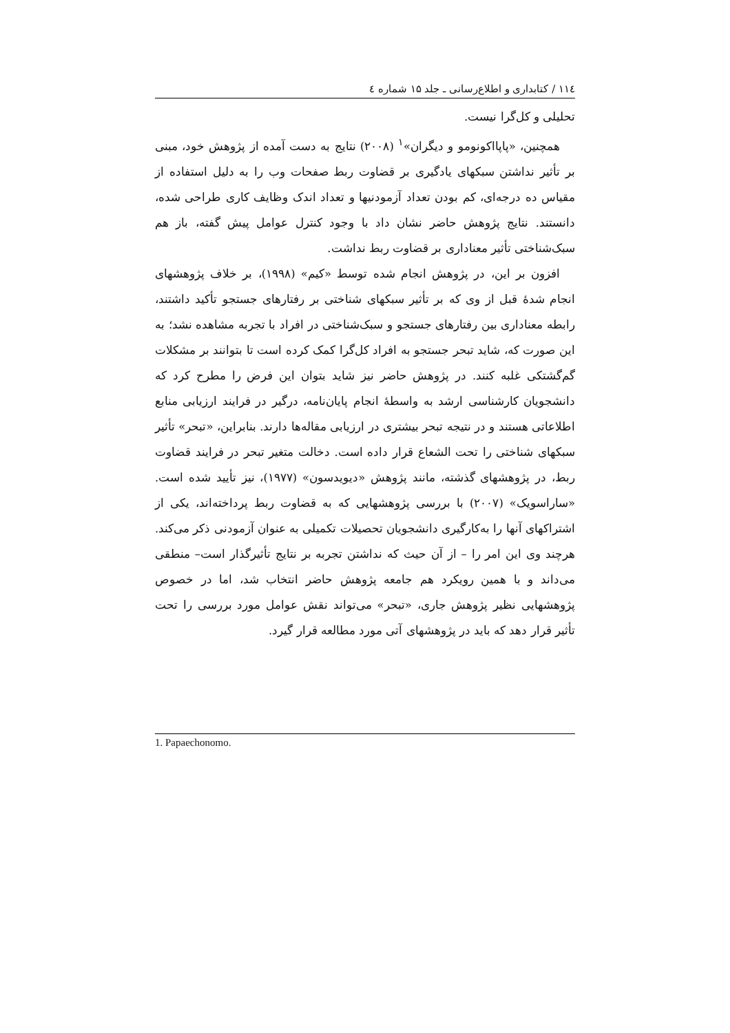۱۱٤ / کتابداری و اطلاع‌رسانی ـ جلد ۱۵ شماره ٤
تحلیلی و کل‌گرا نیست.
همچنین، «پاپااکونومو و دیگران»<sup>۱</sup> (۲۰۰۸) نتایج به دست آمده از پژوهش خود، مبنی بر تأثیر نداشتن سبکهای یادگیری بر قضاوت ربط صفحات وب را به دلیل استفاده از مقیاس ده درجه‌ای، کم بودن تعداد آزمودنیها و تعداد اندک وظایف کاری طراحی شده، دانستند. نتایج پژوهش حاضر نشان داد با وجود کنترل عوامل پیش گفته، باز هم سبک‌شناختی تأثیر معناداری بر قضاوت ربط نداشت.
افزون بر این، در پژوهش انجام شده توسط «کیم» (۱۹۹۸)، بر خلاف پژوهشهای انجام شدۀ قبل از وی که بر تأثیر سبکهای شناختی بر رفتارهای جستجو تأکید داشتند، رابطه معناداری بین رفتارهای جستجو و سبک‌شناختی در افراد با تجربه مشاهده نشد؛ به این صورت که، شاید تبحر جستجو به افراد کل‌گرا کمک کرده است تا بتوانند بر مشکلات گم‌گشتکی غلبه کنند. در پژوهش حاضر نیز شاید بتوان این فرض را مطرح کرد که دانشجویان کارشناسی ارشد به واسطۀ انجام پایان‌نامه، درگیر در فرایند ارزیابی منابع اطلاعاتی هستند و در نتیجه تبحر بیشتری در ارزیابی مقاله‌ها دارند. بنابراین، «تبحر» تأثیر سبکهای شناختی را تحت الشعاع قرار داده است. دخالت متغیر تبحر در فرایند قضاوت ربط، در پژوهشهای گذشته، مانند پژوهش «دیویدسون» (۱۹۷۷)، نیز تأیید شده است. «ساراسویک» (۲۰۰۷) با بررسی پژوهشهایی که به قضاوت ربط پرداخته‌اند، یکی از اشتراکهای آنها را به‌کارگیری دانشجویان تحصیلات تکمیلی به عنوان آزمودنی ذکر می‌کند. هرچند وی این امر را – از آن حیث که نداشتن تجربه بر نتایج تأثیرگذار است– منطقی می‌داند و با همین رویکرد هم جامعه پژوهش حاضر انتخاب شد، اما در خصوص پژوهشهایی نظیر پژوهش جاری، «تبحر» می‌تواند نقش عوامل مورد بررسی را تحت تأثیر قرار دهد که باید در پژوهشهای آتی مورد مطالعه قرار گیرد.
1. Papaechonomo.